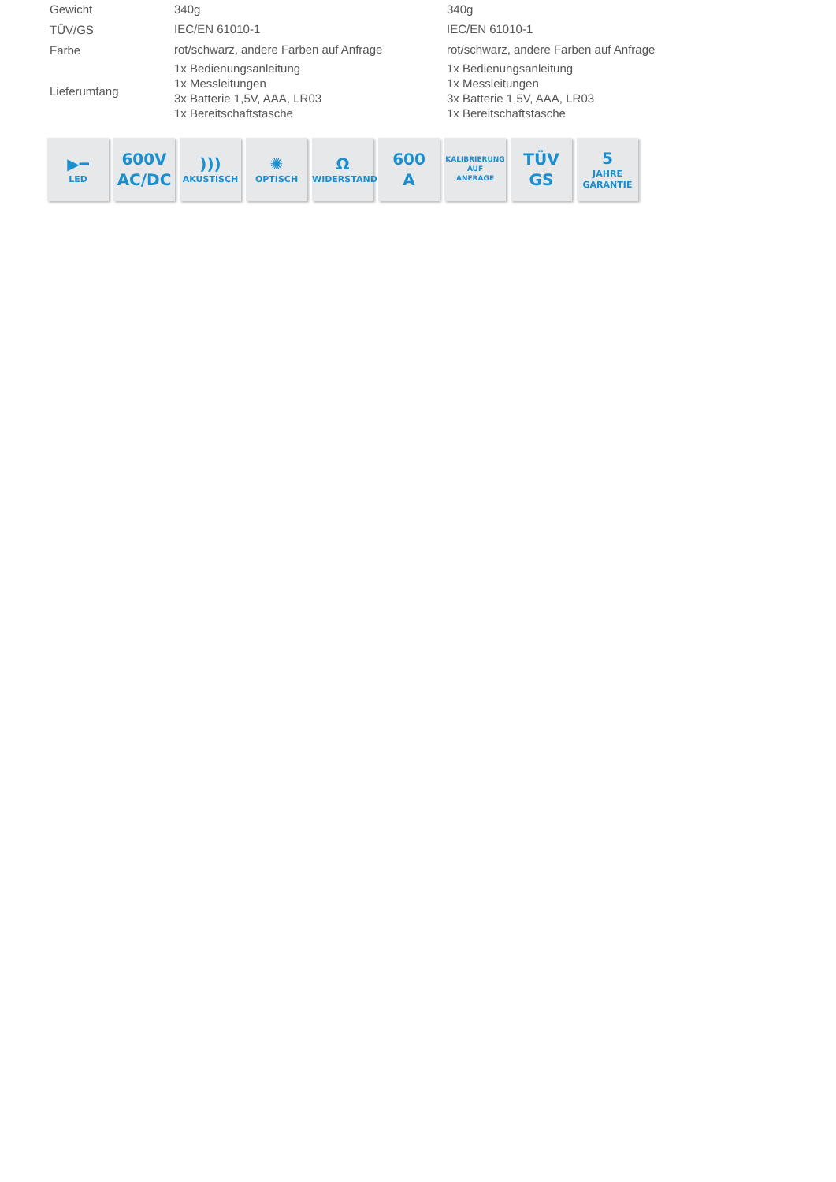| Gewicht | 340g | 340g |
| TÜV/GS | IEC/EN 61010-1 | IEC/EN 61010-1 |
| Farbe | rot/schwarz, andere Farben auf Anfrage | rot/schwarz, andere Farben auf Anfrage |
| Lieferumfang | 1x Bedienungsanleitung 1x Messleitungen 3x Batterie 1,5V, AAA, LR03 1x Bereitschaftstasche | 1x Bedienungsanleitung 1x Messleitungen 3x Batterie 1,5V, AAA, LR03 1x Bereitschaftstasche |
▶━
LED
600V
AC/DC
)))
AKUSTISCH
✺
OPTISCH
Ω
WIDERSTAND
600
A
KALIBRIERUNG
AUF
ANFRAGE
TÜV GS 5
JAHRE
GARANTIE